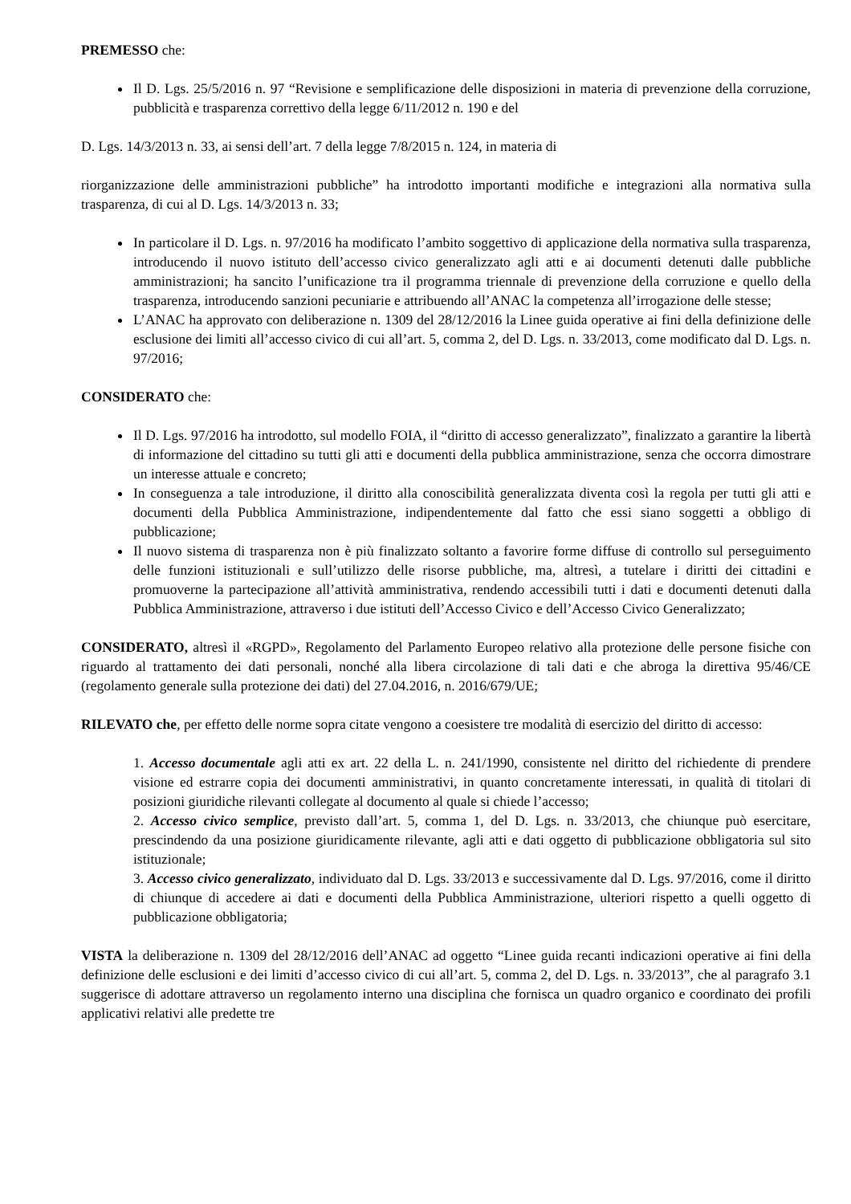PREMESSO che:
Il D. Lgs. 25/5/2016 n. 97 “Revisione e semplificazione delle disposizioni in materia di prevenzione della corruzione, pubblicità e trasparenza correttivo della legge 6/11/2012 n. 190 e del
D. Lgs. 14/3/2013 n. 33, ai sensi dell’art. 7 della legge 7/8/2015 n. 124, in materia di
riorganizzazione delle amministrazioni pubbliche” ha introdotto importanti modifiche e integrazioni alla normativa sulla trasparenza, di cui al D. Lgs. 14/3/2013 n. 33;
In particolare il D. Lgs. n. 97/2016 ha modificato l’ambito soggettivo di applicazione della normativa sulla trasparenza, introducendo il nuovo istituto dell’accesso civico generalizzato agli atti e ai documenti detenuti dalle pubbliche amministrazioni; ha sancito l’unificazione tra il programma triennale di prevenzione della corruzione e quello della trasparenza, introducendo sanzioni pecuniarie e attribuendo all’ANAC la competenza all’irrogazione delle stesse;
L’ANAC ha approvato con deliberazione n. 1309 del 28/12/2016 la Linee guida operative ai fini della definizione delle esclusione dei limiti all’accesso civico di cui all’art. 5, comma 2, del D. Lgs. n. 33/2013, come modificato dal D. Lgs. n. 97/2016;
CONSIDERATO che:
Il D. Lgs. 97/2016 ha introdotto, sul modello FOIA, il “diritto di accesso generalizzato”, finalizzato a garantire la libertà di informazione del cittadino su tutti gli atti e documenti della pubblica amministrazione, senza che occorra dimostrare un interesse attuale e concreto;
In conseguenza a tale introduzione, il diritto alla conoscibilità generalizzata diventa così la regola per tutti gli atti e documenti della Pubblica Amministrazione, indipendentemente dal fatto che essi siano soggetti a obbligo di pubblicazione;
Il nuovo sistema di trasparenza non è più finalizzato soltanto a favorire forme diffuse di controllo sul perseguimento delle funzioni istituzionali e sull’utilizzo delle risorse pubbliche, ma, altresì, a tutelare i diritti dei cittadini e promuoverne la partecipazione all’attività amministrativa, rendendo accessibili tutti i dati e documenti detenuti dalla Pubblica Amministrazione, attraverso i due istituti dell’Accesso Civico e dell’Accesso Civico Generalizzato;
CONSIDERATO, altresì il «RGPD», Regolamento del Parlamento Europeo relativo alla protezione delle persone fisiche con riguardo al trattamento dei dati personali, nonché alla libera circolazione di tali dati e che abroga la direttiva 95/46/CE (regolamento generale sulla protezione dei dati) del 27.04.2016, n. 2016/679/UE;
RILEVATO che, per effetto delle norme sopra citate vengono a coesistere tre modalità di esercizio del diritto di accesso:
1. Accesso documentale agli atti ex art. 22 della L. n. 241/1990, consistente nel diritto del richiedente di prendere visione ed estrarre copia dei documenti amministrativi, in quanto concretamente interessati, in qualità di titolari di posizioni giuridiche rilevanti collegate al documento al quale si chiede l’accesso;
2. Accesso civico semplice, previsto dall’art. 5, comma 1, del D. Lgs. n. 33/2013, che chiunque può esercitare, prescindendo da una posizione giuridicamente rilevante, agli atti e dati oggetto di pubblicazione obbligatoria sul sito istituzionale;
3. Accesso civico generalizzato, individuato dal D. Lgs. 33/2013 e successivamente dal D. Lgs. 97/2016, come il diritto di chiunque di accedere ai dati e documenti della Pubblica Amministrazione, ulteriori rispetto a quelli oggetto di pubblicazione obbligatoria;
VISTA la deliberazione n. 1309 del 28/12/2016 dell’ANAC ad oggetto “Linee guida recanti indicazioni operative ai fini della definizione delle esclusioni e dei limiti d’accesso civico di cui all’art. 5, comma 2, del D. Lgs. n. 33/2013”, che al paragrafo 3.1 suggerisce di adottare attraverso un regolamento interno una disciplina che fornisca un quadro organico e coordinato dei profili applicativi relativi alle predette tre